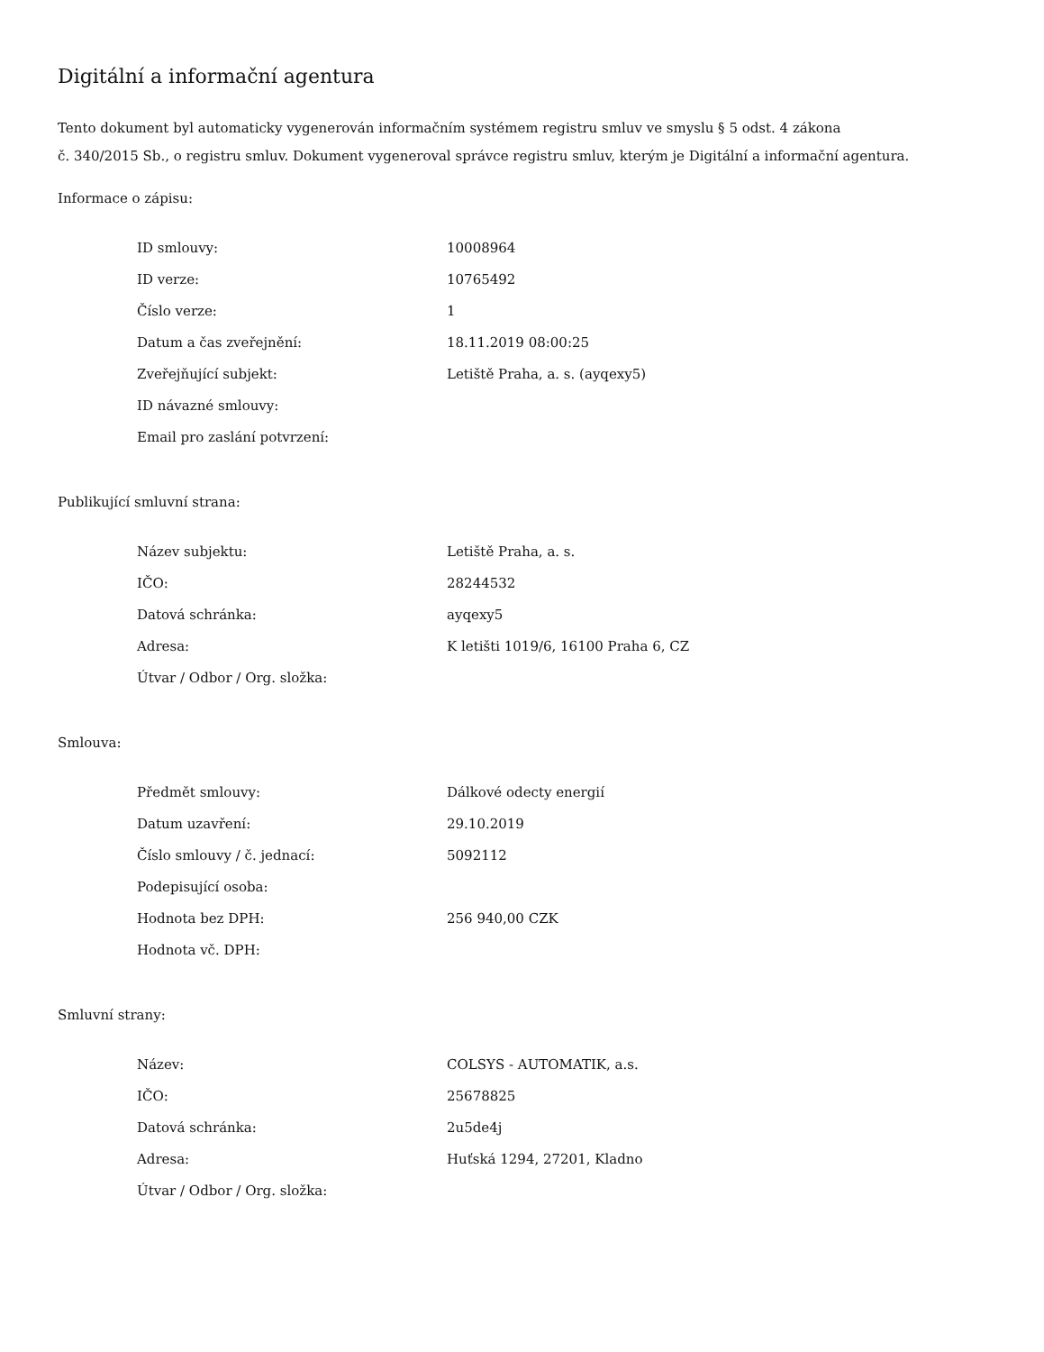Digitální a informační agentura
Tento dokument byl automaticky vygenerován informačním systémem registru smluv ve smyslu § 5 odst. 4 zákona
č. 340/2015 Sb., o registru smluv. Dokument vygeneroval správce registru smluv, kterým je Digitální a informační agentura.
Informace o zápisu:
| ID smlouvy: | 10008964 |
| ID verze: | 10765492 |
| Číslo verze: | 1 |
| Datum a čas zveřejnění: | 18.11.2019 08:00:25 |
| Zveřejňující subjekt: | Letiště Praha, a. s. (ayqexy5) |
| ID návazné smlouvy: | |
| Email pro zaslání potvrzení: | |
Publikující smluvní strana:
| Název subjektu: | Letiště Praha, a. s. |
| IČO: | 28244532 |
| Datová schránka: | ayqexy5 |
| Adresa: | K letišti 1019/6, 16100 Praha 6, CZ |
| Útvar / Odbor / Org. složka: | |
Smlouva:
| Předmět smlouvy: | Dálkové odecty energií |
| Datum uzavření: | 29.10.2019 |
| Číslo smlouvy / č. jednací: | 5092112 |
| Podepisující osoba: | |
| Hodnota bez DPH: | 256 940,00 CZK |
| Hodnota vč. DPH: | |
Smluvní strany:
| Název: | COLSYS - AUTOMATIK, a.s. |
| IČO: | 25678825 |
| Datová schránka: | 2u5de4j |
| Adresa: | Huťská 1294, 27201, Kladno |
| Útvar / Odbor / Org. složka: | |